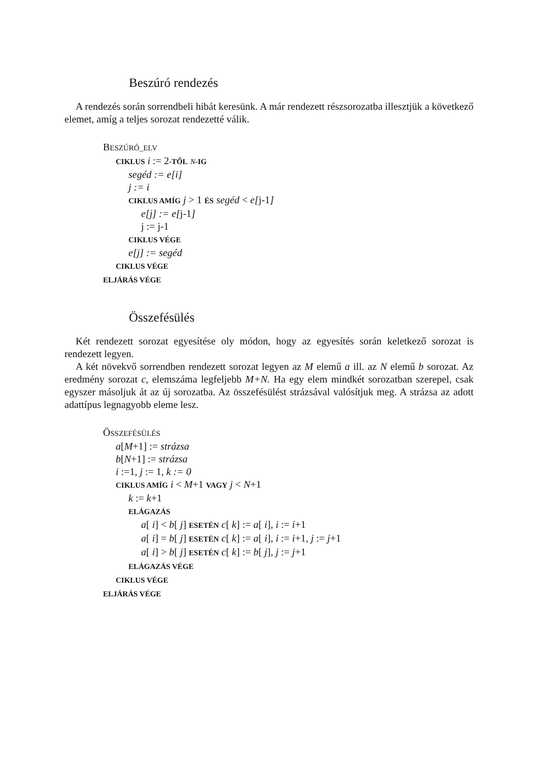Beszúró rendezés
A rendezés során sorrendbeli hibát keresünk. A már rendezett részsorozatba illesztjük a következő elemet, amíg a teljes sorozat rendezetté válik.
BESZÚRÓ_ELV
CIKLUS i := 2-TŐL N-IG
segéd := e[i]
j := i
CIKLUS AMÍG j > 1 ÉS segéd < e[j-1]
e[j] := e[j-1]
j := j-1
CIKLUS VÉGE
e[j] := segéd
CIKLUS VÉGE
ELJÁRÁS VÉGE
Összefésülés
Két rendezett sorozat egyesítése oly módon, hogy az egyesítés során keletkező sorozat is rendezett legyen.
A két növekvő sorrendben rendezett sorozat legyen az M elemű a ill. az N elemű b sorozat. Az eredmény sorozat c, elemszáma legfeljebb M+N. Ha egy elem mindkét sorozatban szerepel, csak egyszer másoljuk át az új sorozatba. Az összefésülést strázsával valósítjuk meg. A strázsa az adott adattípus legnagyobb eleme lesz.
ÖSSZEFÉSÜLÉS
a[M+1] := strázsa
b[N+1] := strázsa
i :=1, j := 1, k := 0
CIKLUS AMÍG i < M+1 VAGY j < N+1
k := k+1
ELÁGAZÁS
a[ i] < b[ j] ESETÉN c[ k] := a[ i], i := i+1
a[ i] = b[ j] ESETÉN c[ k] := a[ i], i := i+1, j := j+1
a[ i] > b[ j] ESETÉN c[ k] := b[ j], j := j+1
ELÁGAZÁS VÉGE
CIKLUS VÉGE
ELJÁRÁS VÉGE